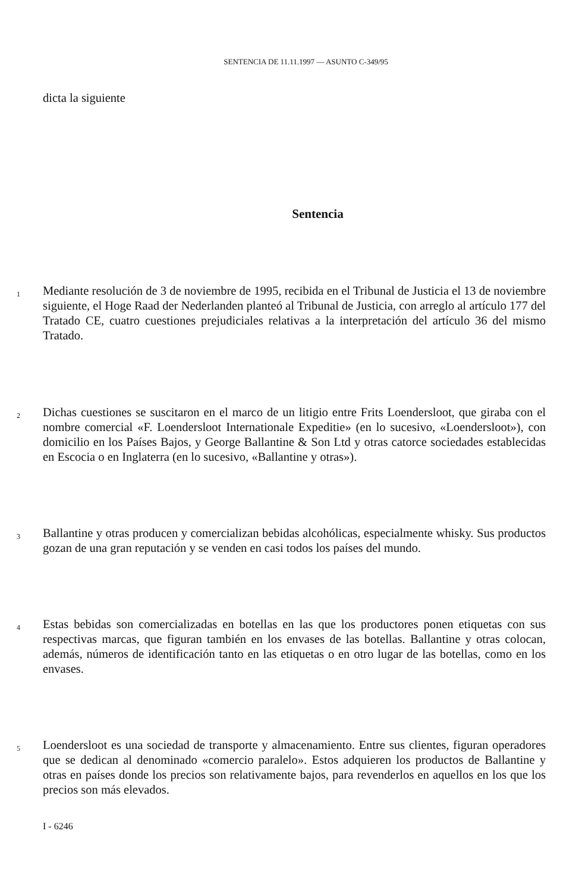SENTENCIA DE 11.11.1997 — ASUNTO C-349/95
dicta la siguiente
Sentencia
1
Mediante resolución de 3 de noviembre de 1995, recibida en el Tribunal de Justicia el 13 de noviembre siguiente, el Hoge Raad der Nederlanden planteó al Tribunal de Justicia, con arreglo al artículo 177 del Tratado CE, cuatro cuestiones prejudiciales relativas a la interpretación del artículo 36 del mismo Tratado.
2
Dichas cuestiones se suscitaron en el marco de un litigio entre Frits Loendersloot, que giraba con el nombre comercial «F. Loendersloot Internationale Expeditie» (en lo sucesivo, «Loendersloot»), con domicilio en los Países Bajos, y George Ballantine & Son Ltd y otras catorce sociedades establecidas en Escocia o en Inglaterra (en lo sucesivo, «Ballantine y otras»).
3
Ballantine y otras producen y comercializan bebidas alcohólicas, especialmente whisky. Sus productos gozan de una gran reputación y se venden en casi todos los países del mundo.
4
Estas bebidas son comercializadas en botellas en las que los productores ponen etiquetas con sus respectivas marcas, que figuran también en los envases de las botellas. Ballantine y otras colocan, además, números de identificación tanto en las etiquetas o en otro lugar de las botellas, como en los envases.
5
Loendersloot es una sociedad de transporte y almacenamiento. Entre sus clientes, figuran operadores que se dedican al denominado «comercio paralelo». Estos adquieren los productos de Ballantine y otras en países donde los precios son relativamente bajos, para revenderlos en aquellos en los que los precios son más elevados.
I - 6246